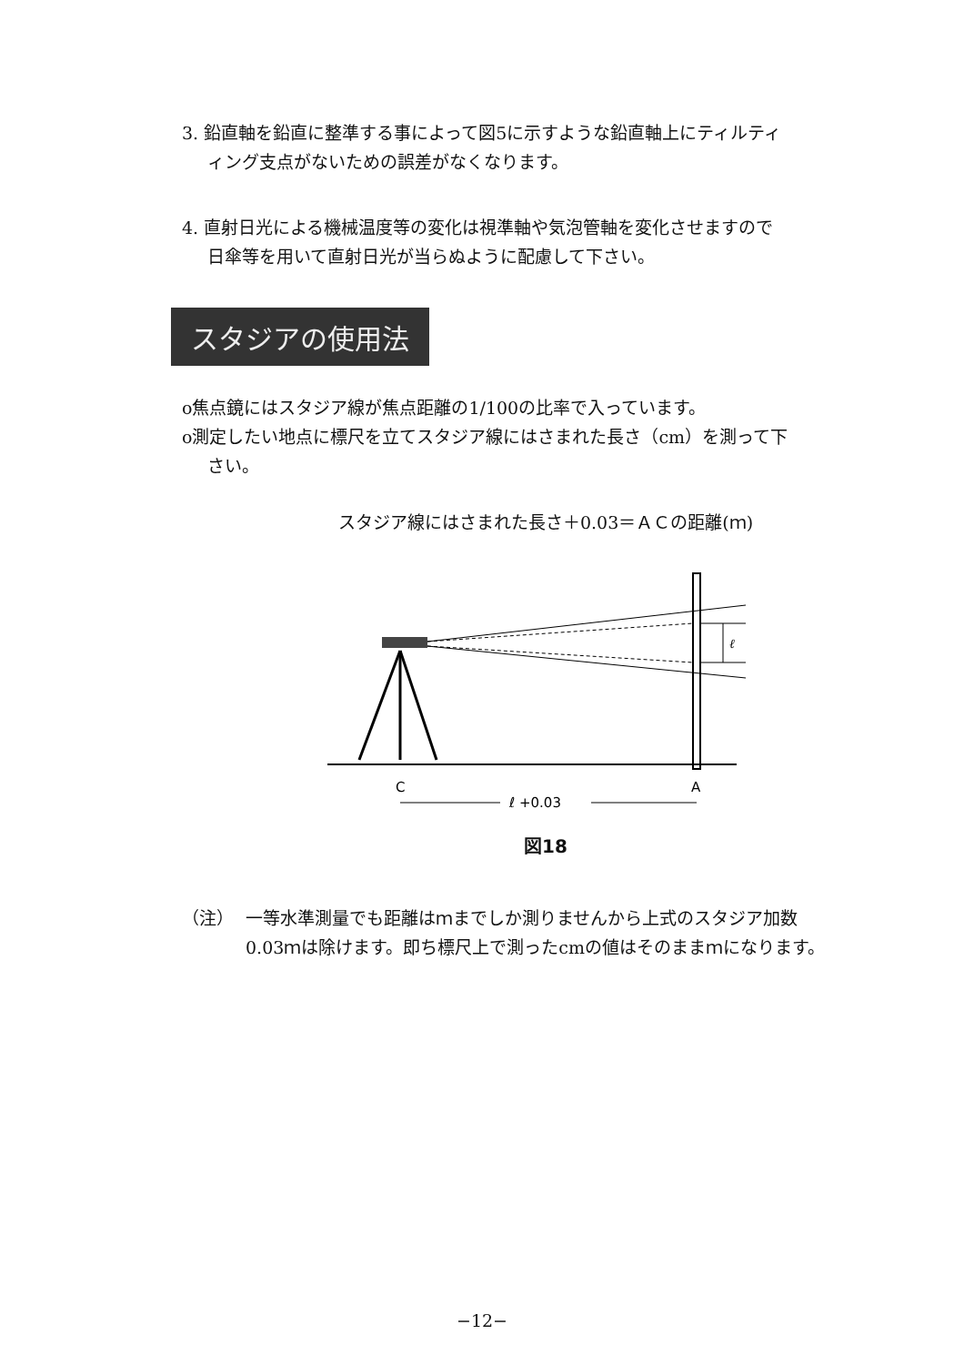3. 鉛直軸を鉛直に整準する事によって図5に示すような鉛直軸上にティルティ
ィング支点がないための誤差がなくなります。
4. 直射日光による機械温度等の変化は視準軸や気泡管軸を変化させますので
日傘等を用いて直射日光が当らぬように配慮して下さい。
スタジアの使用法
o焦点鏡にはスタジア線が焦点距離の1/100の比率で入っています。
o測定したい地点に標尺を立てスタジア線にはさまれた長さ（cm）を測って下
さい。
スタジア線にはさまれた長さ＋0.03＝ＡＣの距離(ｍ)
ℓ
C
A
ℓ +0.03
図18
（注） 一等水準測量でも距離はｍまでしか測りませんから上式のスタジア加数
0.03ｍは除けます。即ち標尺上で測ったcmの値はそのままｍになります。
−12−